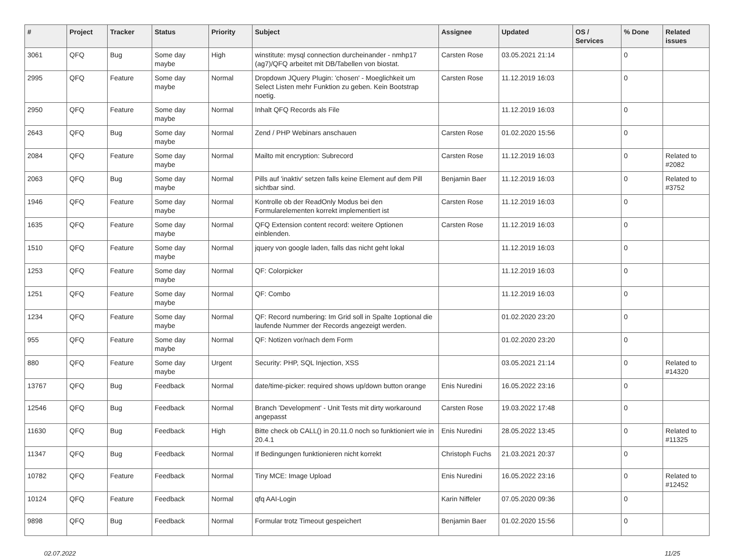| # | Project | Tracker | Status | Priority | Subject | Assignee | Updated | OS / Services | % Done | Related issues |
| --- | --- | --- | --- | --- | --- | --- | --- | --- | --- | --- |
| 3061 | QFQ | Bug | Some day maybe | High | winstitute: mysql connection durcheinander - nmhp17 (ag7)/QFQ arbeitet mit DB/Tabellen von biostat. | Carsten Rose | 03.05.2021 21:14 | | 0 | |
| 2995 | QFQ | Feature | Some day maybe | Normal | Dropdown JQuery Plugin: 'chosen' - Moeglichkeit um Select Listen mehr Funktion zu geben. Kein Bootstrap noetig. | Carsten Rose | 11.12.2019 16:03 | | 0 | |
| 2950 | QFQ | Feature | Some day maybe | Normal | Inhalt QFQ Records als File | | 11.12.2019 16:03 | | 0 | |
| 2643 | QFQ | Bug | Some day maybe | Normal | Zend / PHP Webinars anschauen | Carsten Rose | 01.02.2020 15:56 | | 0 | |
| 2084 | QFQ | Feature | Some day maybe | Normal | Mailto mit encryption: Subrecord | Carsten Rose | 11.12.2019 16:03 | | 0 | Related to #2082 |
| 2063 | QFQ | Bug | Some day maybe | Normal | Pills auf 'inaktiv' setzen falls keine Element auf dem Pill sichtbar sind. | Benjamin Baer | 11.12.2019 16:03 | | 0 | Related to #3752 |
| 1946 | QFQ | Feature | Some day maybe | Normal | Kontrolle ob der ReadOnly Modus bei den Formularelementen korrekt implementiert ist | Carsten Rose | 11.12.2019 16:03 | | 0 | |
| 1635 | QFQ | Feature | Some day maybe | Normal | QFQ Extension content record: weitere Optionen einblenden. | Carsten Rose | 11.12.2019 16:03 | | 0 | |
| 1510 | QFQ | Feature | Some day maybe | Normal | jquery von google laden, falls das nicht geht lokal | | 11.12.2019 16:03 | | 0 | |
| 1253 | QFQ | Feature | Some day maybe | Normal | QF: Colorpicker | | 11.12.2019 16:03 | | 0 | |
| 1251 | QFQ | Feature | Some day maybe | Normal | QF: Combo | | 11.12.2019 16:03 | | 0 | |
| 1234 | QFQ | Feature | Some day maybe | Normal | QF: Record numbering: Im Grid soll in Spalte 1optional die laufende Nummer der Records angezeigt werden. | | 01.02.2020 23:20 | | 0 | |
| 955 | QFQ | Feature | Some day maybe | Normal | QF: Notizen vor/nach dem Form | | 01.02.2020 23:20 | | 0 | |
| 880 | QFQ | Feature | Some day maybe | Urgent | Security: PHP, SQL Injection, XSS | | 03.05.2021 21:14 | | 0 | Related to #14320 |
| 13767 | QFQ | Bug | Feedback | Normal | date/time-picker: required shows up/down button orange | Enis Nuredini | 16.05.2022 23:16 | | 0 | |
| 12546 | QFQ | Bug | Feedback | Normal | Branch 'Development' - Unit Tests mit dirty workaround angepasst | Carsten Rose | 19.03.2022 17:48 | | 0 | |
| 11630 | QFQ | Bug | Feedback | High | Bitte check ob CALL() in 20.11.0 noch so funktioniert wie in 20.4.1 | Enis Nuredini | 28.05.2022 13:45 | | 0 | Related to #11325 |
| 11347 | QFQ | Bug | Feedback | Normal | If Bedingungen funktionieren nicht korrekt | Christoph Fuchs | 21.03.2021 20:37 | | 0 | |
| 10782 | QFQ | Feature | Feedback | Normal | Tiny MCE: Image Upload | Enis Nuredini | 16.05.2022 23:16 | | 0 | Related to #12452 |
| 10124 | QFQ | Feature | Feedback | Normal | qfq AAI-Login | Karin Niffeler | 07.05.2020 09:36 | | 0 | |
| 9898 | QFQ | Bug | Feedback | Normal | Formular trotz Timeout gespeichert | Benjamin Baer | 01.02.2020 15:56 | | 0 | |
02.07.2022 11/25